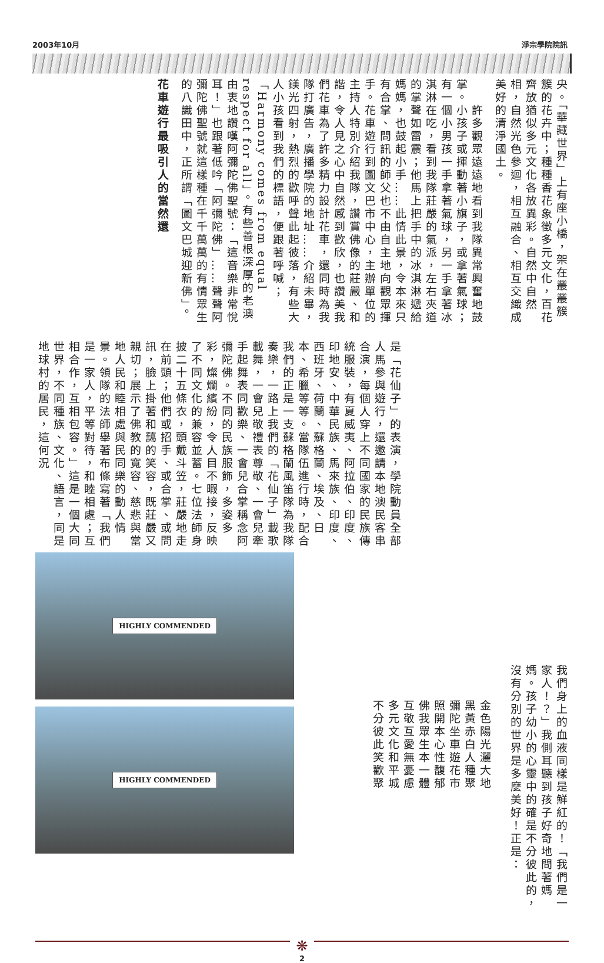2003年10月 淨宗學院院訊
央。「華藏世界」上有座小橋，架在叢叢簇簇的花卉中；種種香花象徵多元文化，百花齊放猶似多元文化各放異彩。自然中自然相，自然光色參迴，相互融合、相互交織成美好的清淨國土。
　　許多觀眾遠遠地看到我隊異常興奮地鼓掌。小孩子或揮動著小旗子，或拿著氣球；有一個小男孩一手拿著氣球，另一手拿著冰淇淋在吃，看到我隊莊嚴的氣派，左右夾道的掌聲如雷震；他馬上把手中的冰淇淋遞給媽媽，也鼓起小手……此情此景，令本來只有合掌、問訊的師父也不由自主地向觀眾揮手。花車遊行到圖文巴市中心，主辦單位的主持人特別介紹我隊，讚賞佛像的莊嚴、和諧，令人見之心中自然感到歡欣，也讚美我們花車為了許多精力設計花車，還同時為我隊打廣告，廣播學院的地址……介紹未畢，鎂光四射，熱烈的歡呼聲此起彼落，有些大人小孩看到我們的標語，便跟著呼喊；「Harmony comes from equal respect for all」。有些善根深厚的老澳由衷地讚嘆阿彌陀佛聖號：「這音樂非常悅耳！」也跟著低吟「阿彌陀佛」……聲聲阿彌陀佛聖號就這樣種在千千萬萬的有情眾生的八識田中，正所謂「圖文巴城迎新佛」。
花車遊行最吸引人的當然還
是「花仙子」的表演，學院動員全部人馬參與遊行，還邀請本地澳民客串合演，每個人穿上不同國家的民族傳統服裝，有夏威夷、阿拉伯、印度、印地安、中華民族、馬來族、印度、西班牙、荷蘭、蘇格蘭、埃及、日本、希臘等等。當隊伍進行時，配合我們的正是一支蘇格蘭風笛隊為我隊奏樂，一路上我們的「花仙子」載歌載舞，一會兒敬禮表尊敬、一會兒牽手起舞表同歡樂、一會兒合掌稱念阿彌陀佛。不同的民族服飾，多姿多彩，燦爛繽紛，令人目不暇接，反映了不同文化的兼容並蓄。七位法師身披二十五條衣，頭戴斗笠，莊嚴地走在前頭；他們或招手、或合掌、或問訊，臉上掛著和藹的笑容，既莊嚴又親切；展示了佛教的寬容、慈悲與當地人民和睦相處與民同樂的動人情景。領隊的法師舉著布條寫著「我們是一家人，平等對待，和睦相處；互相合作，互相包容。」這是一個大同世界，不同種族、文化、語言，同是地球村的居民，這何況
HIGHLY COMMENDED
HIGHLY COMMENDED
我們身上的血液同樣是鮮紅的！「我們是一家人！？」我側耳聽到孩子好奇地問著媽媽。孩子幼小的心靈中的確是不分彼此的，沒有分別的世界是多麼美好！正是：
金色陽光灑大地
黑黃赤白人種聚
彌陀坐車遊花市
照開本心性馥郁
佛我眾生本一體
互敬互愛無憂慮
多元文化和平城
不分彼此笑歡聚
❋
2